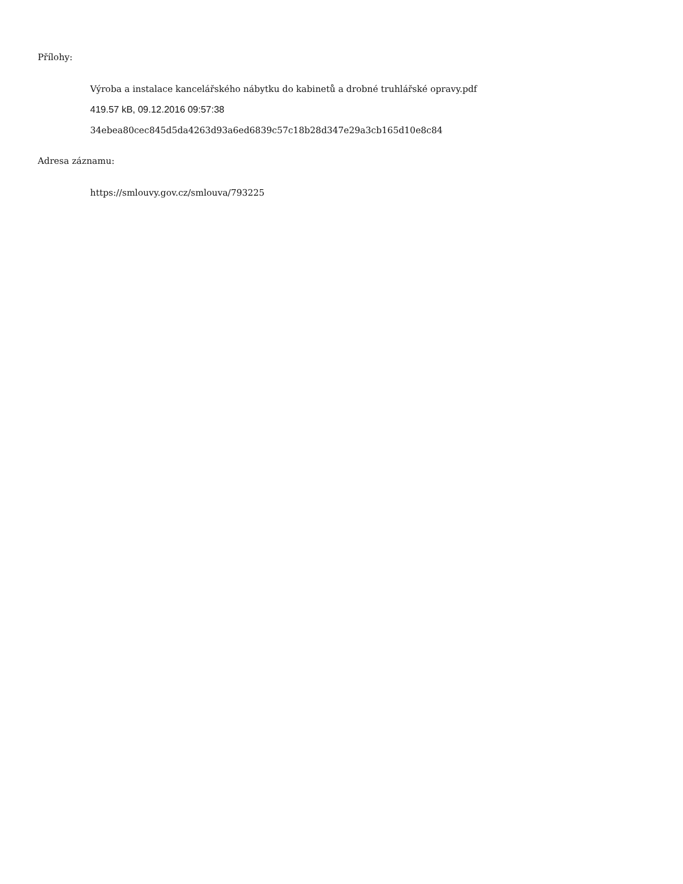Přílohy:
Výroba a instalace kancelářského nábytku do kabinetů a drobné truhlářské opravy.pdf
419.57 kB, 09.12.2016 09:57:38
34ebea80cec845d5da4263d93a6ed6839c57c18b28d347e29a3cb165d10e8c84
Adresa záznamu:
https://smlouvy.gov.cz/smlouva/793225